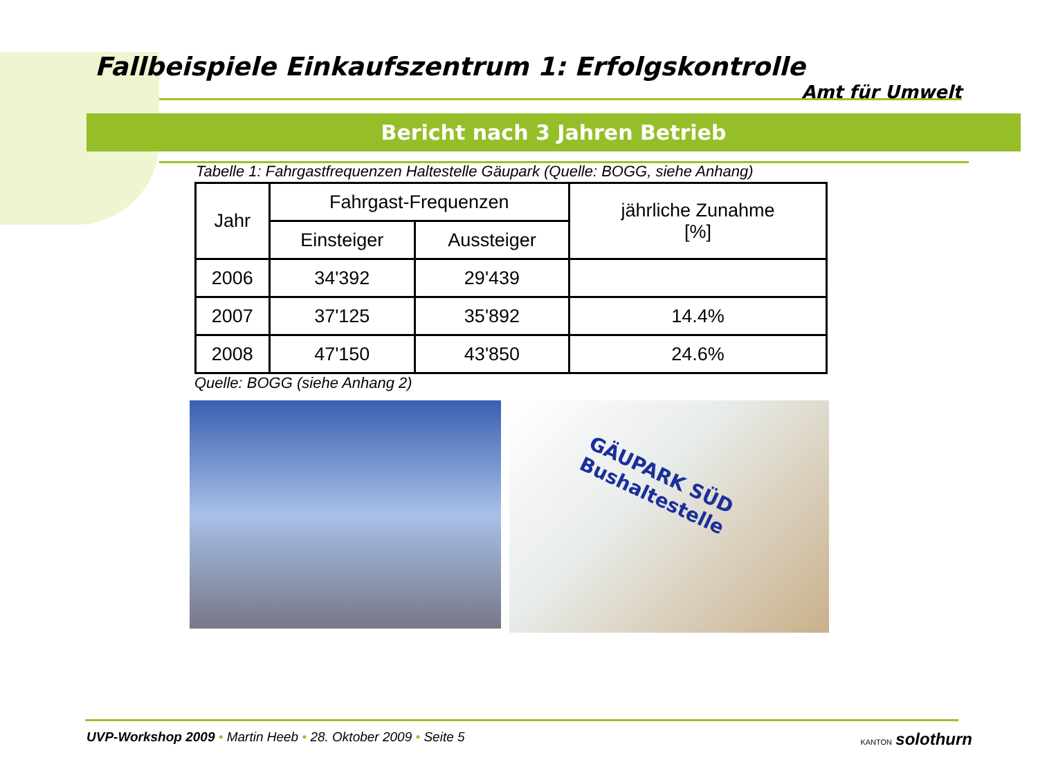Fallbeispiele Einkaufszentrum 1: Erfolgskontrolle
Amt für Umwelt
Bericht nach 3 Jahren Betrieb
Tabelle 1: Fahrgastfrequenzen Haltestelle Gäupark (Quelle: BOGG, siehe Anhang)
| Jahr | Fahrgast-Frequenzen | | jährliche Zunahme [%] |
| --- | --- | --- | --- |
| | Einsteiger | Aussteiger | |
| 2006 | 34'392 | 29'439 | |
| 2007 | 37'125 | 35'892 | 14.4% |
| 2008 | 47'150 | 43'850 | 24.6% |
Quelle: BOGG (siehe Anhang 2)
GÄUPARK SÜD
Bushaltestelle
UVP-Workshop 2009 • Martin Heeb • 28. Oktober 2009 • Seite 5
KANTON solothurn